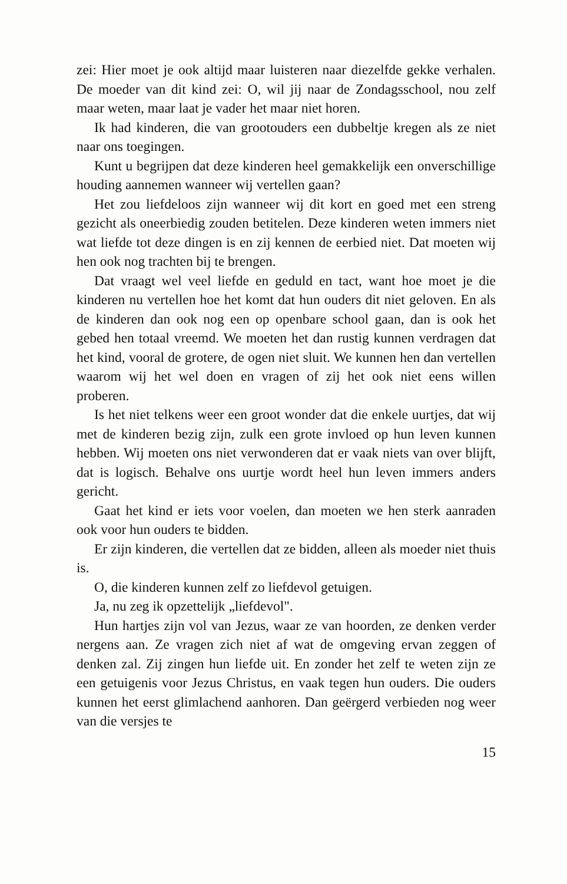zei: Hier moet je ook altijd maar luisteren naar diezelfde gekke verhalen. De moeder van dit kind zei: O, wil jij naar de Zondagsschool, nou zelf maar weten, maar laat je vader het maar niet horen.
Ik had kinderen, die van grootouders een dubbeltje kregen als ze niet naar ons toegingen.
Kunt u begrijpen dat deze kinderen heel gemakkelijk een onverschillige houding aannemen wanneer wij vertellen gaan?
Het zou liefdeloos zijn wanneer wij dit kort en goed met een streng gezicht als oneerbiedig zouden betitelen. Deze kinderen weten immers niet wat liefde tot deze dingen is en zij kennen de eerbied niet. Dat moeten wij hen ook nog trachten bij te brengen.
Dat vraagt wel veel liefde en geduld en tact, want hoe moet je die kinderen nu vertellen hoe het komt dat hun ouders dit niet geloven. En als de kinderen dan ook nog een op openbare school gaan, dan is ook het gebed hen totaal vreemd. We moeten het dan rustig kunnen verdragen dat het kind, vooral de grotere, de ogen niet sluit. We kunnen hen dan vertellen waarom wij het wel doen en vragen of zij het ook niet eens willen proberen.
Is het niet telkens weer een groot wonder dat die enkele uurtjes, dat wij met de kinderen bezig zijn, zulk een grote invloed op hun leven kunnen hebben. Wij moeten ons niet verwonderen dat er vaak niets van over blijft, dat is logisch. Behalve ons uurtje wordt heel hun leven immers anders gericht.
Gaat het kind er iets voor voelen, dan moeten we hen sterk aanraden ook voor hun ouders te bidden.
Er zijn kinderen, die vertellen dat ze bidden, alleen als moeder niet thuis is.
O, die kinderen kunnen zelf zo liefdevol getuigen.
Ja, nu zeg ik opzettelijk „liefdevol".
Hun hartjes zijn vol van Jezus, waar ze van hoorden, ze denken verder nergens aan. Ze vragen zich niet af wat de omgeving ervan zeggen of denken zal. Zij zingen hun liefde uit. En zonder het zelf te weten zijn ze een getuigenis voor Jezus Christus, en vaak tegen hun ouders. Die ouders kunnen het eerst glimlachend aanhoren. Dan geërgerd verbieden nog weer van die versjes te
15